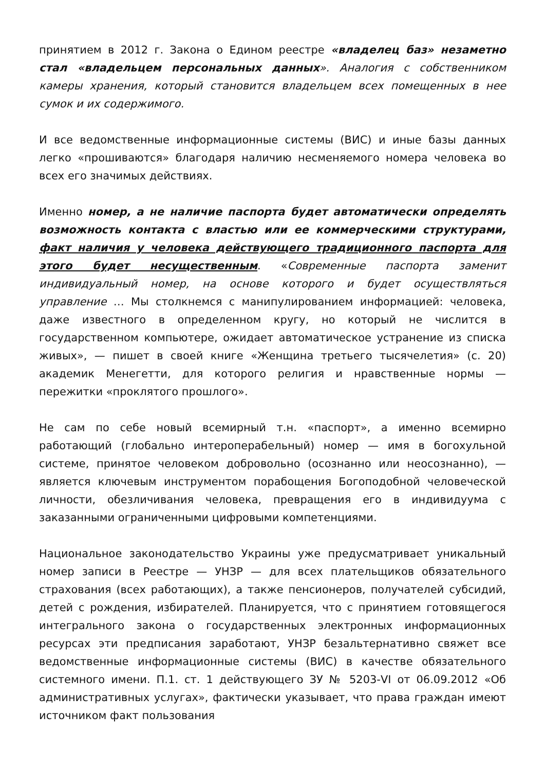принятием в 2012 г. Закона о Едином реестре «владелец баз» незаметно стал «владельцем персональных данных». Аналогия с собственником камеры хранения, который становится владельцем всех помещенных в нее сумок и их содержимого.
И все ведомственные информационные системы (ВИС) и иные базы данных легко «прошиваются» благодаря наличию несменяемого номера человека во всех его значимых действиях.
Именно номер, а не наличие паспорта будет автоматически определять возможность контакта с властью или ее коммерческими структурами, факт наличия у человека действующего традиционного паспорта для этого будет несущественным. «Современные паспорта заменит индивидуальный номер, на основе которого и будет осуществляться управление … Мы столкнемся с манипулированием информацией: человека, даже известного в определенном кругу, но который не числится в государственном компьютере, ожидает автоматическое устранение из списка живых», — пишет в своей книге «Женщина третьего тысячелетия» (с. 20) академик Менегетти, для которого религия и нравственные нормы — пережитки «проклятого прошлого».
Не сам по себе новый всемирный т.н. «паспорт», а именно всемирно работающий (глобально интероперабельный) номер — имя в богохульной системе, принятое человеком добровольно (осознанно или неосознанно), — является ключевым инструментом порабощения Богоподобной человеческой личности, обезличивания человека, превращения его в индивидуума с заказанными ограниченными цифровыми компетенциями.
Национальное законодательство Украины уже предусматривает уникальный номер записи в Реестре — УНЗР — для всех плательщиков обязательного страхования (всех работающих), а также пенсионеров, получателей субсидий, детей с рождения, избирателей. Планируется, что с принятием готовящегося интегрального закона о государственных электронных информационных ресурсах эти предписания заработают, УНЗР безальтернативно свяжет все ведомственные информационные системы (ВИС) в качестве обязательного системного имени. П.1. ст. 1 действующего ЗУ № 5203-VI от 06.09.2012 «Об административных услугах», фактически указывает, что права граждан имеют источником факт пользования